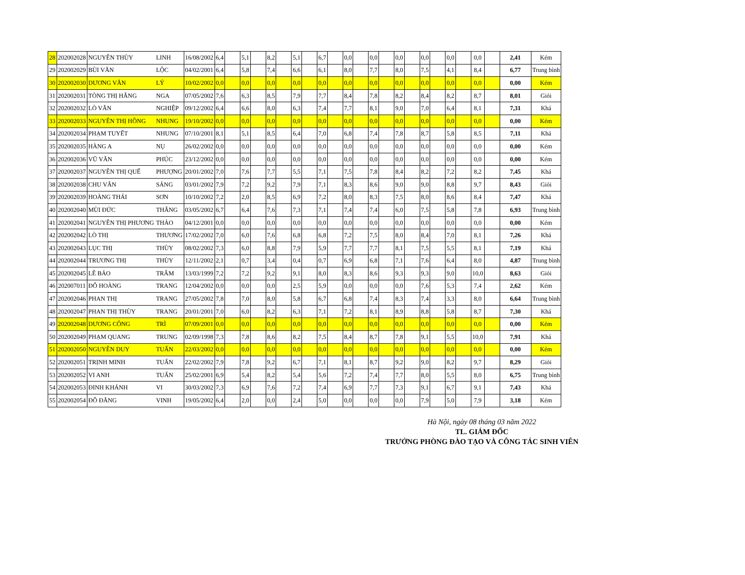| 28 | 202002028 | NGUYỄN THÙY | LINH | 16/08/2002 | 6,4 | | 5,1 | | 8,2 | | 5,1 | | 6,7 | | 0,0 | | 0,0 | | 0,0 | | 0,0 | | 0,0 | | 0,0 | | 2,41 | Kém |
| 29 | 202002029 | BÙI VĂN | LỘC | 04/02/2001 | 6,4 | | 5,8 | | 7,4 | | 6,6 | | 6,1 | | 8,0 | | 7,7 | | 8,0 | | 7,5 | | 4,1 | | 8,4 | | 6,77 | Trung bình |
| 30 | 202002030 | DƯƠNG VĂN | LÝ | 10/02/2002 | 0,0 | | 0,0 | | 0,0 | | 0,0 | | 0,0 | | 0,0 | | 0,0 | | 0,0 | | 0,0 | | 0,0 | | 0,0 | | 0,00 | Kém |
| 31 | 202002031 | TÒNG THỊ HẰNG | NGA | 07/05/2002 | 7,6 | | 6,3 | | 8,5 | | 7,9 | | 7,7 | | 8,4 | | 7,8 | | 8,2 | | 8,4 | | 8,2 | | 8,7 | | 8,01 | Giỏi |
| 32 | 202002032 | LÒ VĂN | NGHIỆP | 09/12/2002 | 6,4 | | 6,6 | | 8,0 | | 6,3 | | 7,4 | | 7,7 | | 8,1 | | 9,0 | | 7,0 | | 6,4 | | 8,1 | | 7,31 | Khá |
| 33 | 202002033 | NGUYỄN THỊ HỒNG | NHUNG | 19/10/2002 | 0,0 | | 0,0 | | 0,0 | | 0,0 | | 0,0 | | 0,0 | | 0,0 | | 0,0 | | 0,0 | | 0,0 | | 0,0 | | 0,00 | Kém |
| 34 | 202002034 | PHẠM TUYẾT | NHUNG | 07/10/2001 | 8,1 | | 5,1 | | 8,5 | | 6,4 | | 7,0 | | 6,8 | | 7,4 | | 7,8 | | 8,7 | | 5,8 | | 8,5 | | 7,11 | Khá |
| 35 | 202002035 | HÀNG A | NỤ | 26/02/2002 | 0,0 | | 0,0 | | 0,0 | | 0,0 | | 0,0 | | 0,0 | | 0,0 | | 0,0 | | 0,0 | | 0,0 | | 0,0 | | 0,00 | Kém |
| 36 | 202002036 | VŨ VĂN | PHÚC | 23/12/2002 | 0,0 | | 0,0 | | 0,0 | | 0,0 | | 0,0 | | 0,0 | | 0,0 | | 0,0 | | 0,0 | | 0,0 | | 0,0 | | 0,00 | Kém |
| 37 | 202002037 | NGUYỄN THỊ QUẾ | PHƯỢNG | 20/01/2002 | 7,0 | | 7,6 | | 7,7 | | 5,5 | | 7,1 | | 7,5 | | 7,8 | | 8,4 | | 8,2 | | 7,2 | | 8,2 | | 7,45 | Khá |
| 38 | 202002038 | CHU VĂN | SÁNG | 03/01/2002 | 7,9 | | 7,2 | | 9,2 | | 7,9 | | 7,1 | | 8,3 | | 8,6 | | 9,0 | | 9,0 | | 8,8 | | 9,7 | | 8,43 | Giỏi |
| 39 | 202002039 | HOÀNG THÁI | SƠN | 10/10/2002 | 7,2 | | 2,0 | | 8,5 | | 6,9 | | 7,2 | | 8,0 | | 8,3 | | 7,5 | | 8,0 | | 8,6 | | 8,4 | | 7,47 | Khá |
| 40 | 202002040 | MÙI ĐỨC | THẮNG | 03/05/2002 | 6,7 | | 6,4 | | 7,6 | | 7,3 | | 7,1 | | 7,4 | | 7,4 | | 6,0 | | 7,5 | | 5,8 | | 7,8 | | 6,93 | Trung bình |
| 41 | 202002041 | NGUYỄN THỊ PHƯƠNG | THẢO | 04/12/2001 | 0,0 | | 0,0 | | 0,0 | | 0,0 | | 0,0 | | 0,0 | | 0,0 | | 0,0 | | 0,0 | | 0,0 | | 0,0 | | 0,00 | Kém |
| 42 | 202002042 | LÒ THỊ | THƯƠNG | 17/02/2002 | 7,0 | | 6,0 | | 7,6 | | 6,8 | | 6,8 | | 7,2 | | 7,5 | | 8,0 | | 8,4 | | 7,0 | | 8,1 | | 7,26 | Khá |
| 43 | 202002043 | LỤC THỊ | THÙY | 08/02/2002 | 7,3 | | 6,0 | | 8,8 | | 7,9 | | 5,9 | | 7,7 | | 7,7 | | 8,1 | | 7,5 | | 5,5 | | 8,1 | | 7,19 | Khá |
| 44 | 202002044 | TRƯƠNG THỊ | THÙY | 12/11/2002 | 2,1 | | 0,7 | | 3,4 | | 0,4 | | 0,7 | | 6,9 | | 6,8 | | 7,1 | | 7,6 | | 6,4 | | 8,0 | | 4,87 | Trung bình |
| 45 | 202002045 | LÊ BẢO | TRÂM | 13/03/1999 | 7,2 | | 7,2 | | 9,2 | | 9,1 | | 8,0 | | 8,3 | | 8,6 | | 9,3 | | 9,3 | | 9,0 | | 10,0 | | 8,63 | Giỏi |
| 46 | 202007011 | ĐỖ HOÀNG | TRANG | 12/04/2002 | 0,0 | | 0,0 | | 0,0 | | 2,5 | | 5,9 | | 0,0 | | 0,0 | | 0,0 | | 7,6 | | 5,3 | | 7,4 | | 2,62 | Kém |
| 47 | 202002046 | PHAN THỊ | TRANG | 27/05/2002 | 7,8 | | 7,0 | | 8,0 | | 5,8 | | 6,7 | | 6,8 | | 7,4 | | 8,3 | | 7,4 | | 3,3 | | 8,0 | | 6,64 | Trung bình |
| 48 | 202002047 | PHAN THỊ THÙY | TRANG | 20/01/2001 | 7,0 | | 6,0 | | 8,2 | | 6,3 | | 7,1 | | 7,2 | | 8,1 | | 8,9 | | 8,8 | | 5,8 | | 8,7 | | 7,30 | Khá |
| 49 | 202002048 | DƯƠNG CÔNG | TRÌ | 07/09/2001 | 0,0 | | 0,0 | | 0,0 | | 0,0 | | 0,0 | | 0,0 | | 0,0 | | 0,0 | | 0,0 | | 0,0 | | 0,0 | | 0,00 | Kém |
| 50 | 202002049 | PHẠM QUANG | TRUNG | 02/09/1998 | 7,3 | | 7,8 | | 8,6 | | 8,2 | | 7,5 | | 8,4 | | 8,7 | | 7,8 | | 9,1 | | 5,5 | | 10,0 | | 7,91 | Khá |
| 51 | 202002050 | NGUYỄN DUY | TUẤN | 22/03/2002 | 0,0 | | 0,0 | | 0,0 | | 0,0 | | 0,0 | | 0,0 | | 0,0 | | 0,0 | | 0,0 | | 0,0 | | 0,0 | | 0,00 | Kém |
| 52 | 202002051 | TRỊNH MINH | TUẤN | 22/02/2002 | 7,9 | | 7,8 | | 9,2 | | 6,7 | | 7,1 | | 8,1 | | 8,7 | | 9,2 | | 9,0 | | 8,2 | | 9,7 | | 8,29 | Giỏi |
| 53 | 202002052 | VI ANH | TUẤN | 25/02/2001 | 6,9 | | 5,4 | | 8,2 | | 5,4 | | 5,6 | | 7,2 | | 7,4 | | 7,7 | | 8,0 | | 5,5 | | 8,0 | | 6,75 | Trung bình |
| 54 | 202002053 | ĐINH KHÁNH | VI | 30/03/2002 | 7,3 | | 6,9 | | 7,6 | | 7,2 | | 7,4 | | 6,9 | | 7,7 | | 7,3 | | 9,1 | | 6,7 | | 9,1 | | 7,43 | Khá |
| 55 | 202002054 | ĐỖ ĐĂNG | VINH | 19/05/2002 | 6,4 | | 2,0 | | 0,0 | | 2,4 | | 5,0 | | 0,0 | | 0,0 | | 0,0 | | 7,9 | | 5,0 | | 7,9 | | 3,18 | Kém |
Hà Nội, ngày 08 tháng 03 năm 2022
TL. GIÁM ĐỐC
TRƯỞNG PHÒNG ĐÀO TẠO VÀ CÔNG TÁC SINH VIÊN